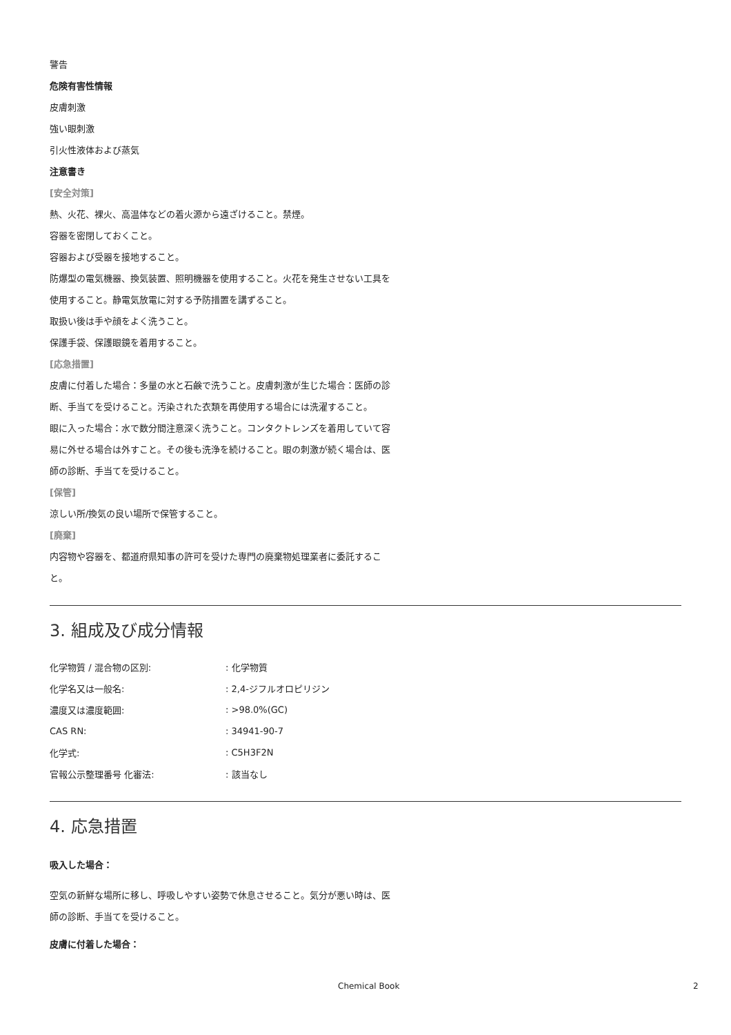警告
危険有害性情報
皮膚刺激
強い眼刺激
引火性液体および蒸気
注意書き
[安全対策]
熱、火花、裸火、高温体などの着火源から遠ざけること。禁煙。
容器を密閉しておくこと。
容器および受器を接地すること。
防爆型の電気機器、換気装置、照明機器を使用すること。火花を発生させない工具を使用すること。静電気放電に対する予防措置を講ずること。
取扱い後は手や顔をよく洗うこと。
保護手袋、保護眼鏡を着用すること。
[応急措置]
皮膚に付着した場合：多量の水と石鹸で洗うこと。皮膚刺激が生じた場合：医師の診断、手当てを受けること。汚染された衣類を再使用する場合には洗濯すること。
眼に入った場合：水で数分間注意深く洗うこと。コンタクトレンズを着用していて容易に外せる場合は外すこと。その後も洗浄を続けること。眼の刺激が続く場合は、医師の診断、手当てを受けること。
[保管]
涼しい所/換気の良い場所で保管すること。
[廃棄]
内容物や容器を、都道府県知事の許可を受けた専門の廃棄物処理業者に委託すること。
3. 組成及び成分情報
| 化学物質 / 混合物の区別: | : 化学物質 |
| 化学名又は一般名: | : 2,4-ジフルオロピリジン |
| 濃度又は濃度範囲: | : >98.0%(GC) |
| CAS RN: | : 34941-90-7 |
| 化学式: | : C5H3F2N |
| 官報公示整理番号 化審法: | : 該当なし |
4. 応急措置
吸入した場合：
空気の新鮮な場所に移し、呼吸しやすい姿勢で休息させること。気分が悪い時は、医師の診断、手当てを受けること。
皮膚に付着した場合：
Chemical Book 2